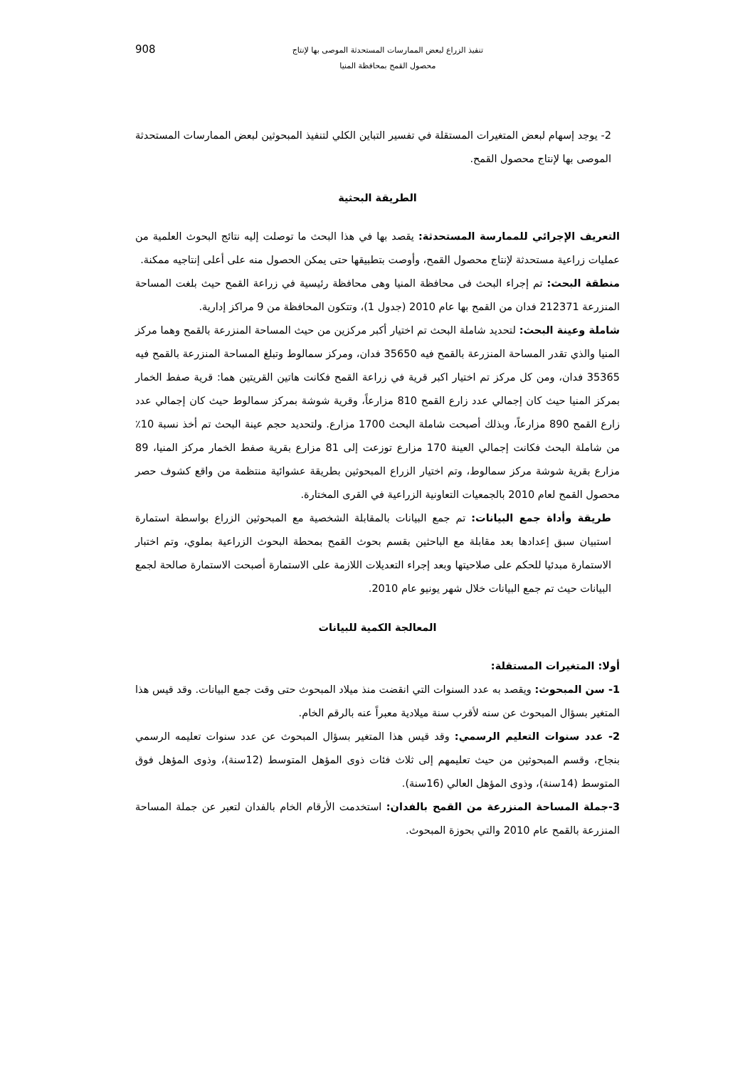تنفيذ الزراع لبعض الممارسات المستحدثة الموصى بها لإنتاج
محصول القمح بمحافظة المنيا
908
2- يوجد إسهام لبعض المتغيرات المستقلة في تفسير التباين الكلي لتنفيذ المبحوثين لبعض الممارسات المستحدثة الموصى بها لإنتاج محصول القمح.
الطريقة البحثية
التعريف الإجرائي للممارسة المستحدثة: يقصد بها في هذا البحث ما توصلت إليه نتائج البحوث العلمية من عمليات زراعية مستحدثة لإنتاج محصول القمح، وأوصت بتطبيقها حتى يمكن الحصول منه على أعلى إنتاجيه ممكنة.
منطقة البحث: تم إجراء البحث فى محافظة المنيا وهى محافظة رئيسية في زراعة القمح حيث بلغت المساحة المنزرعة 212371 فدان من القمح بها عام 2010 (جدول 1)، وتتكون المحافظة من 9 مراكز إدارية.
شاملة وعينة البحث: لتحديد شاملة البحث تم اختيار أكبر مركزين من حيث المساحة المنزرعة بالقمح وهما مركز المنيا والذي تقدر المساحة المنزرعة بالقمح فيه 35650 فدان، ومركز سمالوط وتبلغ المساحة المنزرعة بالقمح فيه 35365 فدان، ومن كل مركز تم اختيار اكبر قرية في زراعة القمح فكانت هاتين القريتين هما: قرية صفط الخمار بمركز المنيا حيث كان إجمالي عدد زارع القمح 810 مزارعاً، وقرية شوشة بمركز سمالوط حيث كان إجمالي عدد زارع القمح 890 مزارعاً، وبذلك أصبحت شاملة البحث 1700 مزارع. ولتحديد حجم عينة البحث تم أخذ نسبة 10٪ من شاملة البحث فكانت إجمالي العينة 170 مزارع توزعت إلى 81 مزارع بقرية صفط الخمار مركز المنيا، 89 مزارع بقرية شوشة مركز سمالوط، وتم اختيار الزراع المبحوثين بطريقة عشوائية منتظمة من واقع كشوف حصر محصول القمح لعام 2010 بالجمعيات التعاونية الزراعية في القرى المختارة.
طريقة وأداة جمع البيانات: تم جمع البيانات بالمقابلة الشخصية مع المبحوثين الزراع بواسطة استمارة استبيان سبق إعدادها بعد مقابلة مع الباحثين بقسم بحوث القمح بمحطة البحوث الزراعية بملوي، وتم اختبار الاستمارة مبدئيا للحكم على صلاحيتها وبعد إجراء التعديلات اللازمة على الاستمارة أصبحت الاستمارة صالحة لجمع البيانات حيث تم جمع البيانات خلال شهر يونيو عام 2010.
المعالجة الكمية للبيانات
أولا: المتغيرات المستقلة:
1- سن المبحوث: ويقصد به عدد السنوات التي انقضت منذ ميلاد المبحوث حتى وقت جمع البيانات. وقد قيس هذا المتغير بسؤال المبحوث عن سنه لأقرب سنة ميلادية معبراً عنه بالرقم الخام.
2- عدد سنوات التعليم الرسمي: وقد قيس هذا المتغير بسؤال المبحوث عن عدد سنوات تعليمه الرسمي بنجاح، وقسم المبحوثين من حيث تعليمهم إلى ثلاث فئات ذوى المؤهل المتوسط (12سنة)، وذوى المؤهل فوق المتوسط (14سنة)، وذوى المؤهل العالي (16سنة).
3-جملة المساحة المنزرعة من القمح بالفدان: استخدمت الأرقام الخام بالفدان لتعبر عن جملة المساحة المنزرعة بالقمح عام 2010 والتي بحوزة المبحوث.